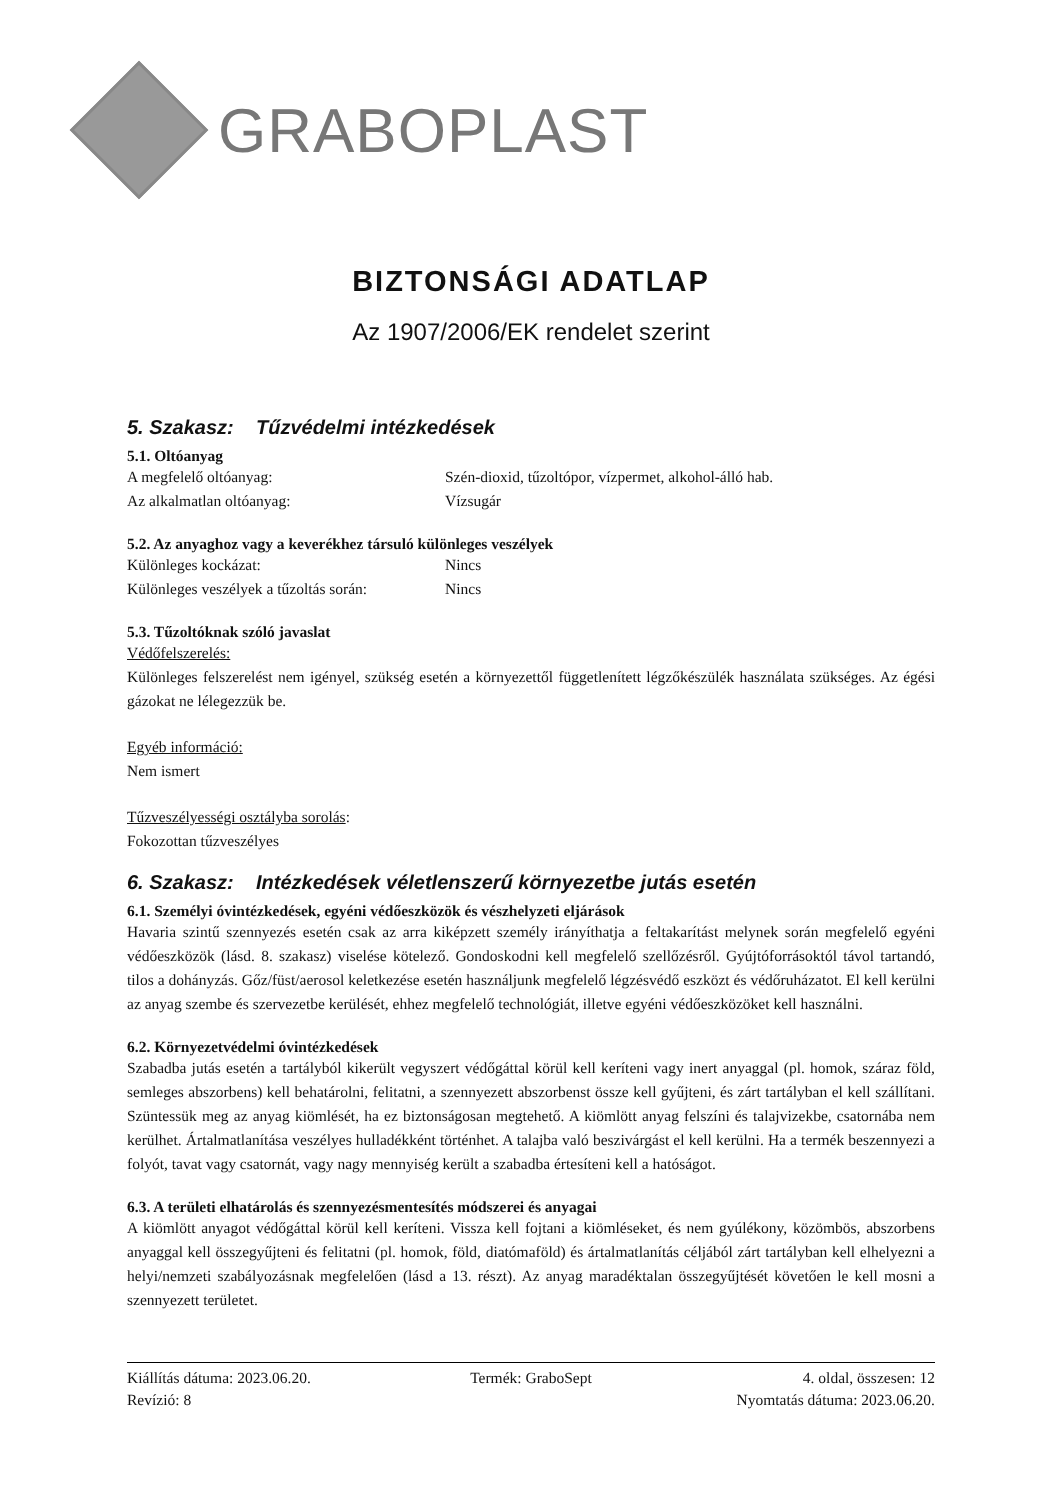GRABOPLAST
BIZTONSÁGI ADATLAP
Az 1907/2006/EK rendelet szerint
5. Szakasz: Tűzvédelmi intézkedések
5.1. Oltóanyag
A megfelelő oltóanyag: Szén-dioxid, tűzoltópor, vízpermet, alkohol-álló hab.
Az alkalmatlan oltóanyag: Vízsugár
5.2. Az anyaghoz vagy a keverékhez társuló különleges veszélyek
Különleges kockázat: Nincs
Különleges veszélyek a tűzoltás során:
Nincs
5.3. Tűzoltóknak szóló javaslat
Védőfelszerelés:
Különleges felszerelést nem igényel, szükség esetén a környezettől függetlenített légzőkészülék használata szükséges. Az égési gázokat ne lélegezzük be.
Egyéb információ:
Nem ismert
Tűzveszélyességi osztályba sorolás:
Fokozottan tűzveszélyes
6. Szakasz: Intézkedések véletlenszerű környezetbe jutás esetén
6.1. Személyi óvintézkedések, egyéni védőeszközök és vészhelyzeti eljárások
Havaria szintű szennyezés esetén csak az arra kiképzett személy irányíthatja a feltakarítást melynek során megfelelő egyéni védőeszközök (lásd. 8. szakasz) viselése kötelező. Gondoskodni kell megfelelő szellőzésről. Gyújtóforrásoktól távol tartandó, tilos a dohányzás. Gőz/füst/aerosol keletkezése esetén használjunk megfelelő légzésvédő eszközt és védőruházatot. El kell kerülni az anyag szembe és szervezetbe kerülését, ehhez megfelelő technológiát, illetve egyéni védőeszközöket kell használni.
6.2. Környezetvédelmi óvintézkedések
Szabadba jutás esetén a tartályból kikerült vegyszert védőgáttal körül kell keríteni vagy inert anyaggal (pl. homok, száraz föld, semleges abszorbens) kell behatárolni, felitatni, a szennyezett abszorbenst össze kell gyűjteni, és zárt tartályban el kell szállítani. Szüntessük meg az anyag kiömlését, ha ez biztonságosan megtehető. A kiömlött anyag felszíni és talajvizekbe, csatornába nem kerülhet. Ártalmatlanítása veszélyes hulladékként történhet. A talajba való beszivárgást el kell kerülni. Ha a termék beszennyezi a folyót, tavat vagy csatornát, vagy nagy mennyiség került a szabadba értesíteni kell a hatóságot.
6.3. A területi elhatárolás és szennyezésmentesítés módszerei és anyagai
A kiömlött anyagot védőgáttal körül kell keríteni. Vissza kell fojtani a kiömléseket, és nem gyúlékony, közömbös, abszorbens anyaggal kell összegyűjteni és felitatni (pl. homok, föld, diatómaföld) és ártalmatlanítás céljából zárt tartályban kell elhelyezni a helyi/nemzeti szabályozásnak megfelelően (lásd a 13. részt). Az anyag maradéktalan összegyűjtését követően le kell mosni a szennyezett területet.
Kiállítás dátuma: 2023.06.20.
Revízió: 8
Termék: GraboSept
4. oldal, összesen: 12
Nyomtatás dátuma: 2023.06.20.